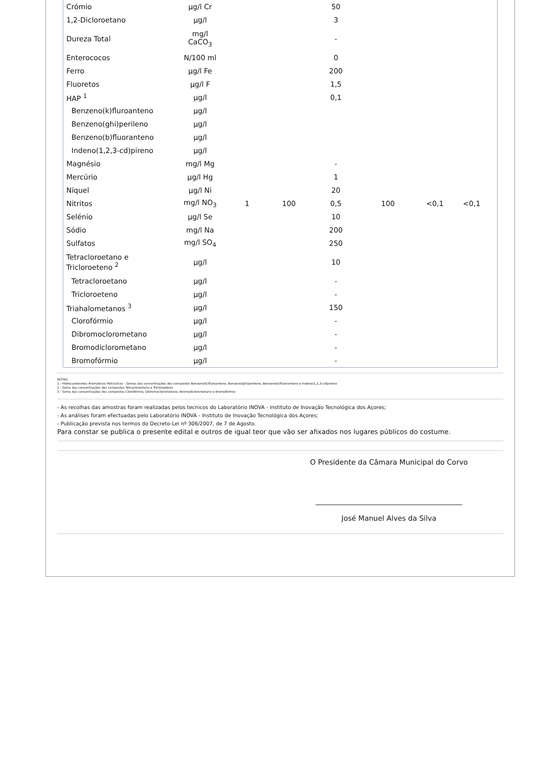| Crómio | µg/l Cr | | | 50 | | | | |
| 1,2-Dicloroetano | µg/l | | | 3 | | | | |
| Dureza Total | mg/l CaCO<sub>3</sub> | | | - | | | | |
| Enterococos | N/100 ml | | | 0 | | | | |
| Ferro | µg/l Fe | | | 200 | | | | |
| Fluoretos | µg/l F | | | 1,5 | | | | |
| HAP <sup>1</sup> | µg/l | | | 0,1 | | | | |
| Benzeno(k)fluroanteno | µg/l | | | | | | | |
| Benzeno(ghi)perileno | µg/l | | | | | | | |
| Benzeno(b)fluoranteno | µg/l | | | | | | | |
| Indeno(1,2,3-cd)pireno | µg/l | | | | | | | |
| Magnésio | mg/l Mg | | | - | | | | |
| Mercúrio | µg/l Hg | | | 1 | | | | |
| Níquel | µg/l Ni | | | 20 | | | | |
| Nitritos | mg/l NO<sub>3</sub> | 1 | 100 | 0,5 | 100 | <0,1 | <0,1 | |
| Selénio | µg/l Se | | | 10 | | | | |
| Sódio | mg/l Na | | | 200 | | | | |
| Sulfatos | mg/l SO<sub>4</sub> | | | 250 | | | | |
| Tetracloroetano e Tricloroeteno <sup>2</sup> | µg/l | | | 10 | | | | |
| Tetracloroetano | µg/l | | | - | | | | |
| Tricloroeteno | µg/l | | | - | | | | |
| Triahalometanos <sup>3</sup> | µg/l | | | 150 | | | | |
| Clorofórmio | µg/l | | | - | | | | |
| Dibromoclorometano | µg/l | | | - | | | | |
| Bromodiclorometano | µg/l | | | - | | | | |
| Bromofórmio | µg/l | | | - | | | | |
NOTAS:
1 - Hidrocarbonetos Aromáticos Policíclicos - Somas das concentrações dos compostos Benzeno(k)fluroanteno, Benzeno(ghi)perileno, Benzeno(b)fluoranteno e Indeno(1,2,3-cd)pireno
2 - Soma das concentrações dos compostos Tetracloroetano e Tricloroeteno
3 - Soma das concentrações dos compostos Clorofórmio, Dibromoclorometano, Bromodiclorometano e Bromofórmio
- As recolhas das amostras foram realizadas pelos tecnicos do Laboratório INOVA - Instituto de Inovação Tecnológica dos Açores;
- As análises foram efectuadas pelo Laboratório INOVA - Instituto de Inovação Tecnológica dos Açores;
- Publicação prevista nos termos do Decreto-Lei nº 306/2007, de 7 de Agosto.
Para constar se publica o presente edital e outros de igual teor que vão ser afixados nos lugares públicos do costume.
O Presidente da Câmara Municipal do Corvo
_________________________________________
José Manuel Alves da Silva